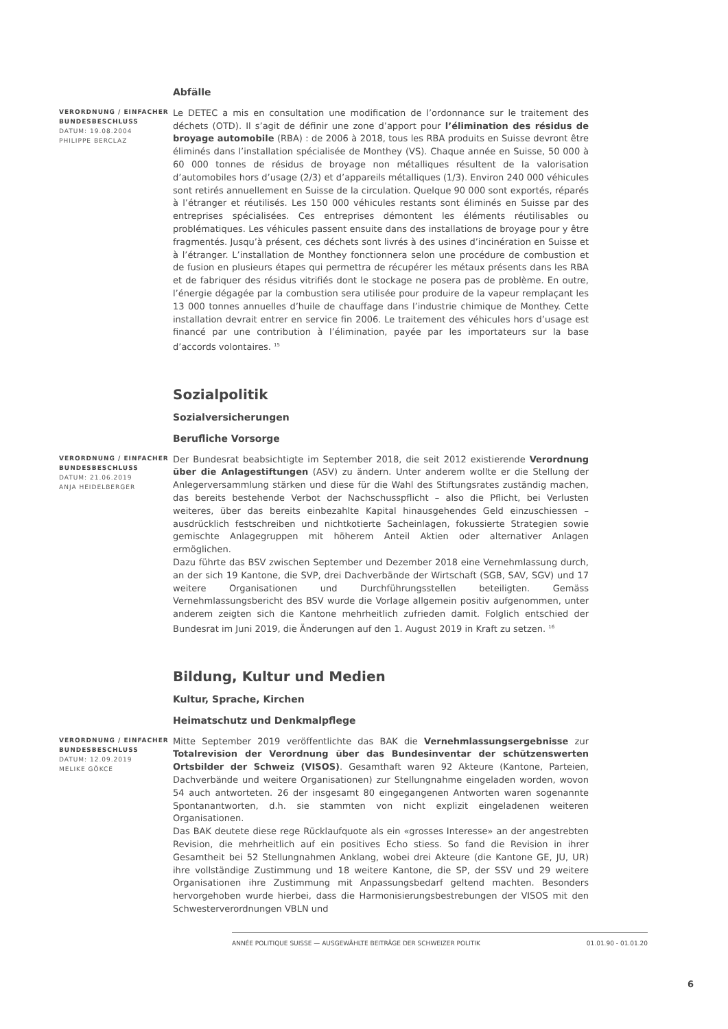Abfälle
VERORDNUNG / EINFACHER BUNDESBESCHLUSS
DATUM: 19.08.2004
PHILIPPE BERCLAZ
Le DETEC a mis en consultation une modification de l’ordonnance sur le traitement des déchets (OTD). Il s’agit de définir une zone d’apport pour l’élimination des résidus de broyage automobile (RBA) : de 2006 à 2018, tous les RBA produits en Suisse devront être éliminés dans l’installation spécialisée de Monthey (VS). Chaque année en Suisse, 50 000 à 60 000 tonnes de résidus de broyage non métalliques résultent de la valorisation d’automobiles hors d’usage (2/3) et d’appareils métalliques (1/3). Environ 240 000 véhicules sont retirés annuellement en Suisse de la circulation. Quelque 90 000 sont exportés, réparés à l’étranger et réutilisés. Les 150 000 véhicules restants sont éliminés en Suisse par des entreprises spécialisées. Ces entreprises démontent les éléments réutilisables ou problématiques. Les véhicules passent ensuite dans des installations de broyage pour y être fragmentés. Jusqu’à présent, ces déchets sont livrés à des usines d’incinération en Suisse et à l’étranger. L’installation de Monthey fonctionnera selon une procédure de combustion et de fusion en plusieurs étapes qui permettra de récupérer les métaux présents dans les RBA et de fabriquer des résidus vitrifiés dont le stockage ne posera pas de problème. En outre, l’énergie dégagée par la combustion sera utilisée pour produire de la vapeur remplaçant les 13 000 tonnes annuelles d’huile de chauffage dans l’industrie chimique de Monthey. Cette installation devrait entrer en service fin 2006. Le traitement des véhicules hors d’usage est financé par une contribution à l’élimination, payée par les importateurs sur la base d’accords volontaires. <sup>15</sup>
Sozialpolitik
Sozialversicherungen
Berufliche Vorsorge
VERORDNUNG / EINFACHER BUNDESBESCHLUSS
DATUM: 21.06.2019
ANJA HEIDELBERGER
Der Bundesrat beabsichtigte im September 2018, die seit 2012 existierende Verordnung über die Anlagestiftungen (ASV) zu ändern. Unter anderem wollte er die Stellung der Anlegerversammlung stärken und diese für die Wahl des Stiftungsrates zuständig machen, das bereits bestehende Verbot der Nachschusspflicht – also die Pflicht, bei Verlusten weiteres, über das bereits einbezahlte Kapital hinausgehendes Geld einzuschiessen – ausdrücklich festschreiben und nichtkotierte Sacheinlagen, fokussierte Strategien sowie gemischte Anlagegruppen mit höherem Anteil Aktien oder alternativer Anlagen ermöglichen.
Dazu führte das BSV zwischen September und Dezember 2018 eine Vernehmlassung durch, an der sich 19 Kantone, die SVP, drei Dachverbände der Wirtschaft (SGB, SAV, SGV) und 17 weitere Organisationen und Durchführungsstellen beteiligten. Gemäss Vernehmlassungsbericht des BSV wurde die Vorlage allgemein positiv aufgenommen, unter anderem zeigten sich die Kantone mehrheitlich zufrieden damit. Folglich entschied der Bundesrat im Juni 2019, die Änderungen auf den 1. August 2019 in Kraft zu setzen. <sup>16</sup>
Bildung, Kultur und Medien
Kultur, Sprache, Kirchen
Heimatschutz und Denkmalpflege
VERORDNUNG / EINFACHER BUNDESBESCHLUSS
DATUM: 12.09.2019
MELIKE GÖKCE
Mitte September 2019 veröffentlichte das BAK die Vernehmlassungsergebnisse zur Totalrevision der Verordnung über das Bundesinventar der schützenswerten Ortsbilder der Schweiz (VISOS). Gesamthaft waren 92 Akteure (Kantone, Parteien, Dachverbände und weitere Organisationen) zur Stellungnahme eingeladen worden, wovon 54 auch antworteten. 26 der insgesamt 80 eingegangenen Antworten waren sogenannte Spontanantworten, d.h. sie stammten von nicht explizit eingeladenen weiteren Organisationen.
Das BAK deutete diese rege Rücklaufquote als ein «grosses Interesse» an der angestrebten Revision, die mehrheitlich auf ein positives Echo stiess. So fand die Revision in ihrer Gesamtheit bei 52 Stellungnahmen Anklang, wobei drei Akteure (die Kantone GE, JU, UR) ihre vollständige Zustimmung und 18 weitere Kantone, die SP, der SSV und 29 weitere Organisationen ihre Zustimmung mit Anpassungsbedarf geltend machten. Besonders hervorgehoben wurde hierbei, dass die Harmonisierungsbestrebungen der VISOS mit den Schwesterverordnungen VBLN und
ANNÉE POLITIQUE SUISSE — AUSGEWÄHLTE BEITRÄGE DER SCHWEIZER POLITIK 01.01.90 - 01.01.20
6